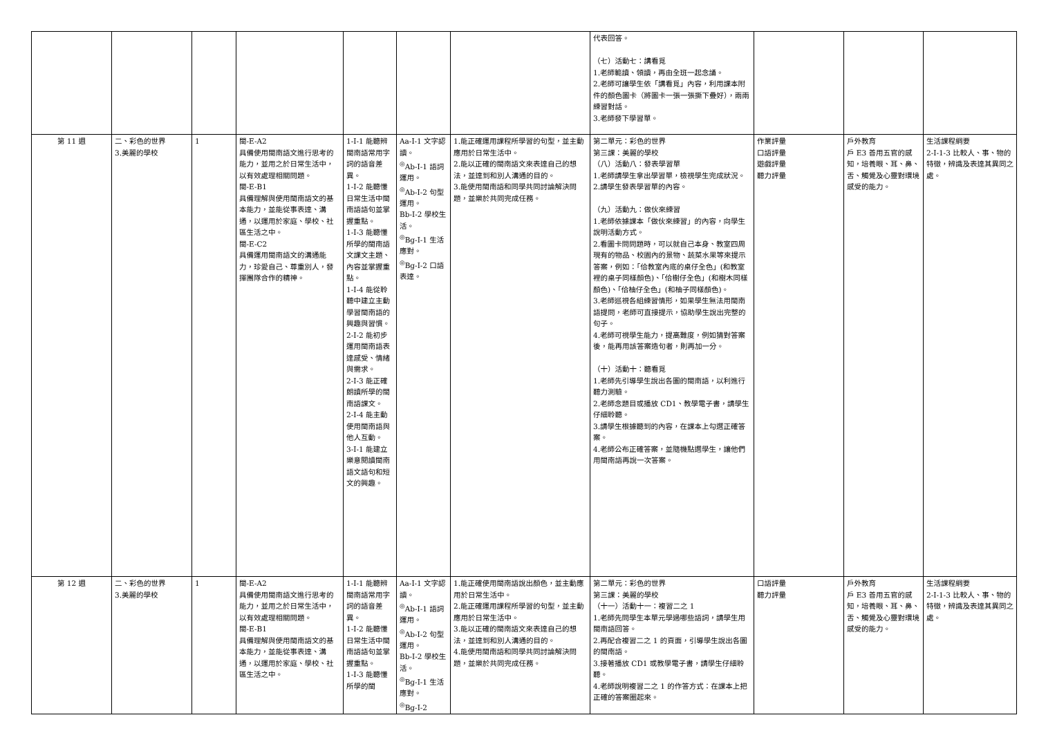| | | | | | | | 代表回答。 （七）活動七：講看覓 1.老師範讀、領讀，再由全班一起念誦。 2.老師可讓學生依「講看覓」內容，利用課本附件的顏色圖卡（將圖卡一張一張撕下疊好），兩兩練習對話。 3.老師發下學習單。 | | | |
| 第 11 週 | 二、彩色的世界 3.美麗的學校 | 1 | 閩-E-A2 具備使用閩南語文進行思考的能力，並用之於日常生活中，以有效處理相關問題。 閩-E-B1 具備理解與使用閩南語文的基本能力，並能從事表達、溝通，以運用於家庭、學校、社區生活之中。 閩-E-C2 具備運用閩南語文的溝通能力，珍愛自己、尊重別人，發揮團隊合作的精神。 | 1-Ⅰ-1 能聽辨閩南語常用字詞的語音差異。 1-Ⅰ-2 能聽懂日常生活中閩南語語句並掌握重點。 1-Ⅰ-3 能聽懂所學的閩南語文課文主題、內容並掌握重點。 1-Ⅰ-4 能從聆聽中建立主動學習閩南語的興趣與習慣。 2-Ⅰ-2 能初步運用閩南語表達感受、情緒與需求。 2-Ⅰ-3 能正確朗讀所學的閩南語課文。 2-Ⅰ-4 能主動使用閩南語與他人互動。 3-Ⅰ-1 能建立樂意閱讀閩南語文語句和短文的興趣。 | Aa-Ⅰ-1 文字認讀。 <sup>◎</sup>Ab-Ⅰ-1 語詞運用。 <sup>◎</sup>Ab-Ⅰ-2 句型運用。 Bb-Ⅰ-2 學校生活。 <sup>◎</sup>Bg-Ⅰ-1 生活應對。 <sup>◎</sup>Bg-Ⅰ-2 口語表達。 | 1.能正確運用課程所學習的句型，並主動應用於日常生活中。 2.能以正確的閩南語文來表達自己的想法，並達到和別人溝通的目的。 3.能使用閩南語和同學共同討論解決問題，並樂於共同完成任務。 | 第二單元：彩色的世界 第三課：美麗的學校 （八）活動八：發表學習單 1.老師請學生拿出學習單，檢視學生完成狀況。 2.請學生發表學習單的內容。 （九）活動九：做伙來練習 1.老師依據課本「做伙來練習」的內容，向學生說明活動方式。 2.看圖卡問問題時，可以就自己本身、教室四周現有的物品、校園內的景物、蔬菜水果等來提示答案，例如：「佮教室內底的桌仔全色」(和教室裡的桌子同樣顏色)、「佮樹仔全色」(和樹木同樣顏色)、「佮柚仔全色」(和柚子同樣顏色)。 3.老師巡視各組練習情形，如果學生無法用閩南語提問，老師可直接提示，協助學生說出完整的句子。 4.老師可視學生能力，提高難度，例如猜對答案後，能再用該答案造句者，則再加一分。 （十）活動十：聽看覓 1.老師先引導學生說出各圖的閩南語，以利進行聽力測驗。 2.老師念題目或播放 CD1、教學電子書，請學生仔細聆聽。 3.請學生根據聽到的內容，在課本上勾選正確答案。 4.老師公布正確答案，並隨機點選學生，讓他們用閩南語再說一次答案。 | 作業評量 口語評量 遊戲評量 聽力評量 | 戶外教育 戶 E3 善用五官的感知，培養眼、耳、鼻、舌、觸覺及心靈對環境感受的能力。 | 生活課程綱要 2-I-1-3 比較人、事、物的特徵，辨識及表達其異同之處。 |
| 第 12 週 | 二、彩色的世界 3.美麗的學校 | 1 | 閩-E-A2 具備使用閩南語文進行思考的能力，並用之於日常生活中，以有效處理相關問題。 閩-E-B1 具備理解與使用閩南語文的基本能力，並能從事表達、溝通，以運用於家庭、學校、社區生活之中。 | 1-Ⅰ-1 能聽辨閩南語常用字詞的語音差異。 1-Ⅰ-2 能聽懂日常生活中閩南語語句並掌握重點。 1-Ⅰ-3 能聽懂所學的閩 | Aa-Ⅰ-1 文字認讀。 <sup>◎</sup>Ab-Ⅰ-1 語詞運用。 <sup>◎</sup>Ab-Ⅰ-2 句型運用。 Bb-Ⅰ-2 學校生活。 <sup>◎</sup>Bg-Ⅰ-1 生活應對。 <sup>◎</sup>Bg-Ⅰ-2 | 1.能正確使用閩南語說出顏色，並主動應用於日常生活中。 2.能正確運用課程所學習的句型，並主動應用於日常生活中。 3.能以正確的閩南語文來表達自己的想法，並達到和別人溝通的目的。 4.能使用閩南語和同學共同討論解決問題，並樂於共同完成任務。 | 第二單元：彩色的世界 第三課：美麗的學校 （十一）活動十一：複習二之 1 1.老師先問學生本單元學過哪些語詞，請學生用閩南語回答。 2.再配合複習二之 1 的頁面，引導學生說出各圖的閩南語。 3.接著播放 CD1 或教學電子書，請學生仔細聆聽。 4.老師說明複習二之 1 的作答方式：在課本上把正確的答案圈起來。 | 口語評量 聽力評量 | 戶外教育 戶 E3 善用五官的感知，培養眼、耳、鼻、舌、觸覺及心靈對環境感受的能力。 | 生活課程綱要 2-I-1-3 比較人、事、物的特徵，辨識及表達其異同之處。 |